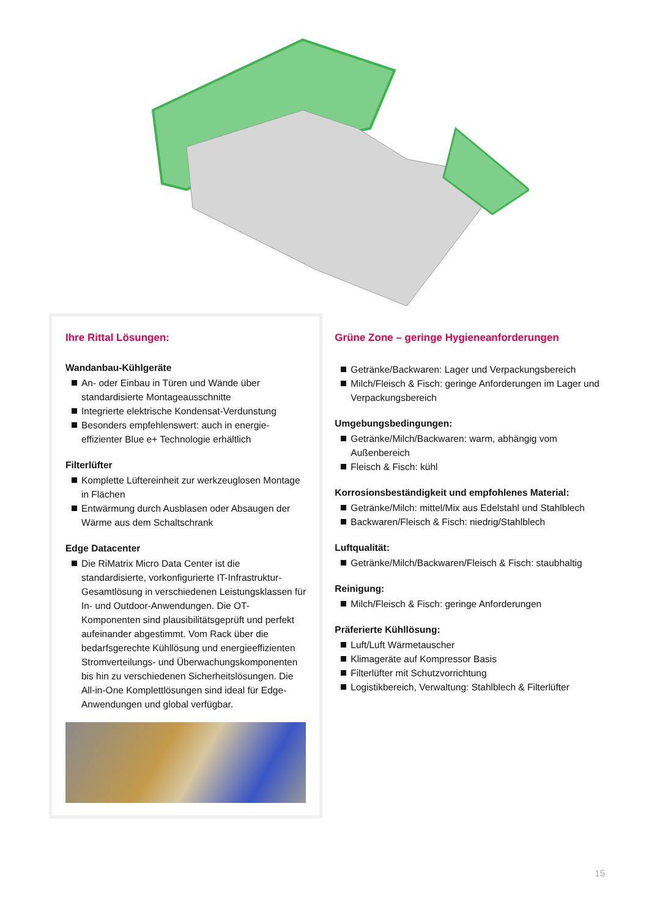Ihre Rittal Lösungen:
Wandanbau-Kühlgeräte
An- oder Einbau in Türen und Wände über standardisierte Montageausschnitte
Integrierte elektrische Kondensat-Verdunstung
Besonders empfehlenswert: auch in energie­effizienter Blue e+ Technologie erhältlich
Filterlüfter
Komplette Lüftereinheit zur werkzeuglosen Montage in Flächen
Entwärmung durch Ausblasen oder Absaugen der Wärme aus dem Schaltschrank
Edge Datacenter
Die RiMatrix Micro Data Center ist die standardisierte, vorkonfigurierte IT-Infrastruk­tur-Gesamtlösung in verschiedenen Leistungs­klassen für In- und Outdoor-Anwendungen. Die OT-Komponenten sind plausibilitätsgeprüft und perfekt aufeinander abgestimmt. Vom Rack über die bedarfsgerechte Kühllösung und energieeffizienten Stromverteilungs- und Überwachungskomponenten bis hin zu verschiedenen Sicherheitslösungen. Die All-in-One Komplettlösungen sind ideal für Edge-Anwendungen und global verfügbar.
Grüne Zone – geringe Hygieneanforderungen
Getränke/Backwaren: Lager und Verpackungsbereich
Milch/Fleisch & Fisch: geringe Anforderungen im Lager und Verpackungsbereich
Umgebungsbedingungen:
Getränke/Milch/Backwaren: warm, abhängig vom Außenbereich
Fleisch & Fisch: kühl
Korrosionsbeständigkeit und empfohlenes Material:
Getränke/Milch: mittel/Mix aus Edelstahl und Stahlblech
Backwaren/Fleisch & Fisch: niedrig/Stahlblech
Luftqualität:
Getränke/Milch/Backwaren/Fleisch & Fisch: staubhaltig
Reinigung:
Milch/Fleisch & Fisch: geringe Anforderungen
Präferierte Kühllösung:
Luft/Luft Wärmetauscher
Klimageräte auf Kompressor Basis
Filterlüfter mit Schutzvorrichtung
Logistikbereich, Verwaltung: Stahlblech & Filterlüfter
15